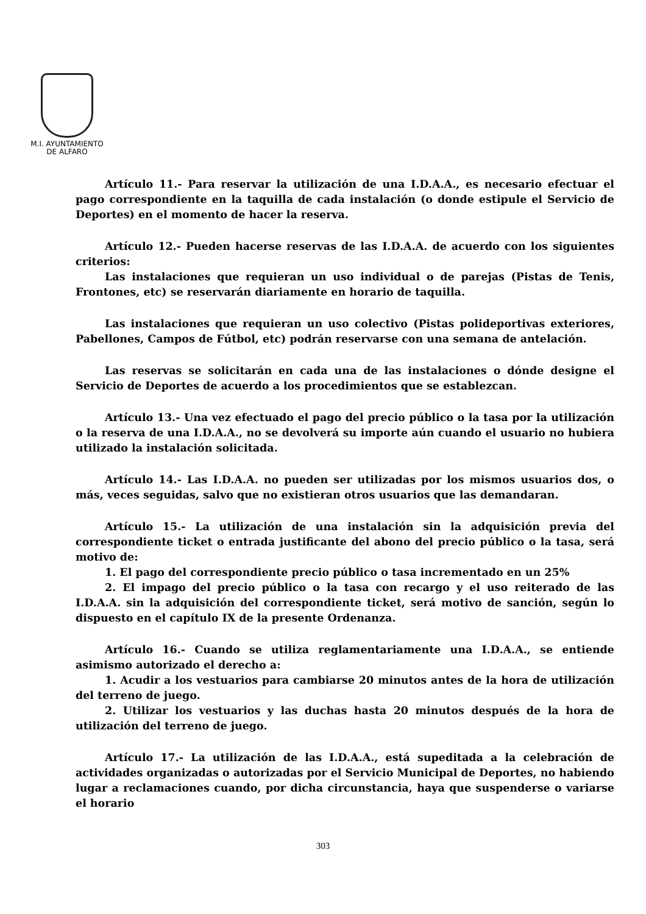M.I. AYUNTAMIENTO
DE ALFARO
Artículo 11.- Para reservar la utilización de una I.D.A.A., es necesario efectuar el pago correspondiente en la taquilla de cada instalación (o donde estipule el Servicio de Deportes) en el momento de hacer la reserva.
Artículo 12.- Pueden hacerse reservas de las I.D.A.A. de acuerdo con los siguientes criterios:
Las instalaciones que requieran un uso individual o de parejas (Pistas de Tenis, Frontones, etc) se reservarán diariamente en horario de taquilla.
Las instalaciones que requieran un uso colectivo (Pistas polideportivas exteriores, Pabellones, Campos de Fútbol, etc) podrán reservarse con una semana de antelación.
Las reservas se solicitarán en cada una de las instalaciones o dónde designe el Servicio de Deportes de acuerdo a los procedimientos que se establezcan.
Artículo 13.- Una vez efectuado el pago del precio público o la tasa por la utilización o la reserva de una I.D.A.A., no se devolverá su importe aún cuando el usuario no hubiera utilizado la instalación solicitada.
Artículo 14.- Las I.D.A.A. no pueden ser utilizadas por los mismos usuarios dos, o más, veces seguidas, salvo que no existieran otros usuarios que las demandaran.
Artículo 15.- La utilización de una instalación sin la adquisición previa del correspondiente ticket o entrada justificante del abono del precio público o la tasa, será motivo de:
1. El pago del correspondiente precio público o tasa incrementado en un 25%
2. El impago del precio público o la tasa con recargo y el uso reiterado de las I.D.A.A. sin la adquisición del correspondiente ticket, será motivo de sanción, según lo dispuesto en el capítulo IX de la presente Ordenanza.
Artículo 16.- Cuando se utiliza reglamentariamente una I.D.A.A., se entiende asimismo autorizado el derecho a:
1. Acudir a los vestuarios para cambiarse 20 minutos antes de la hora de utilización del terreno de juego.
2. Utilizar los vestuarios y las duchas hasta 20 minutos después de la hora de utilización del terreno de juego.
Artículo 17.- La utilización de las I.D.A.A., está supeditada a la celebración de actividades organizadas o autorizadas por el Servicio Municipal de Deportes, no habiendo lugar a reclamaciones cuando, por dicha circunstancia, haya que suspenderse o variarse el horario
303